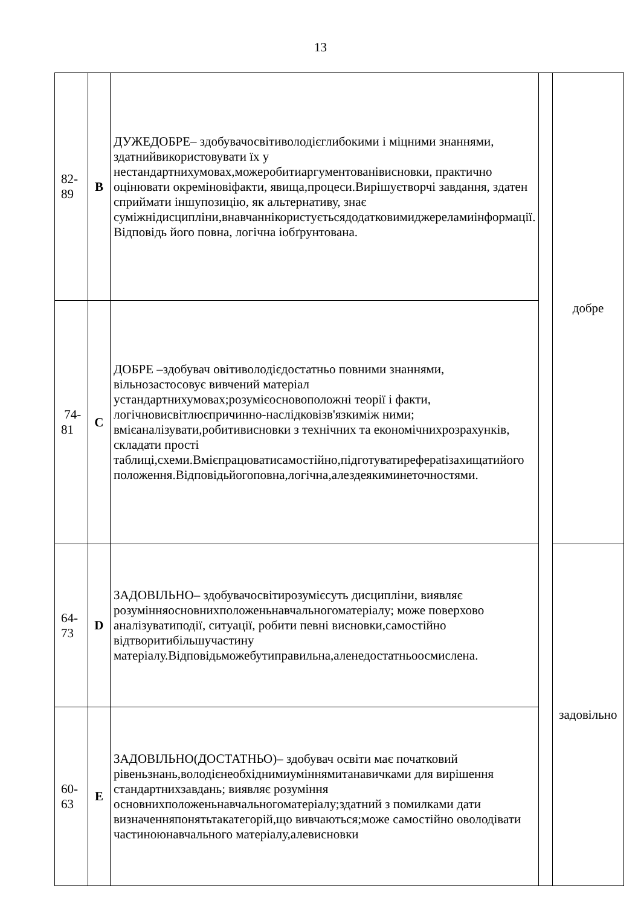13
| 82-89 | B | ДУЖЕДОБРЕ– здобувачосвітиволодієглибокими і міцними знаннями, здатнийвикористовувати їх у нестандартнихумовах,можеробитиаргументованівисновки, практично оцінювати окреміновіфакти, явища,процеси.Вирішуєтворчі завдання, здатен сприймати іншупозицію, як альтернативу, знає суміжнідисципліни,внавчаннікористуєтьсядодатковимиджереламиінформації. Відповідь його повна, логічна іобґрунтована. | | добре |
| 74-81 | C | ДОБРЕ –здобувач овітиволодієдостатньо повними знаннями, вільнозастосовує вивчений матеріал устандартнихумовах;розумієосновоположні теорії і факти, логічновисвітлюєпричинно-наслідковізв'язкиміж ними; вмієаналізувати,робитивисновки з технічних та економічнихрозрахунків, складати прості таблиці,схеми.Вмієпрацюватисамостійно,підготуватиреферatізахищатийого положення.Відповідьйогоповна,логічна,алездеякиминеточностями. | | |
| 64-73 | D | ЗАДОВІЛЬНО– здобувачосвітирозумієсуть дисципліни, виявляє розумінняосновнихположеньнавчальногоматеріалу; може поверхово аналізуватиподії, ситуації, робити певні висновки,самостійно відтворитибільшучастину матеріалу.Відповідьможебутиправильна,аленедостатньоосмислена. | | задовільно |
| 60-63 | E | ЗАДОВІЛЬНО(ДОСТАТНЬО)– здобувач освіти має початковий рівеньзнань,володієнеобхіднимиуміннямитанавичками для вирішення стандартнихзавдань; виявляє розуміння основнихположеньнавчальногоматеріалу;здатний з помилками дати визначенняпонятьтакатегорій,що вивчаються;може самостійно оволодівати частиноюнавчального матеріалу,алевисновки | | |